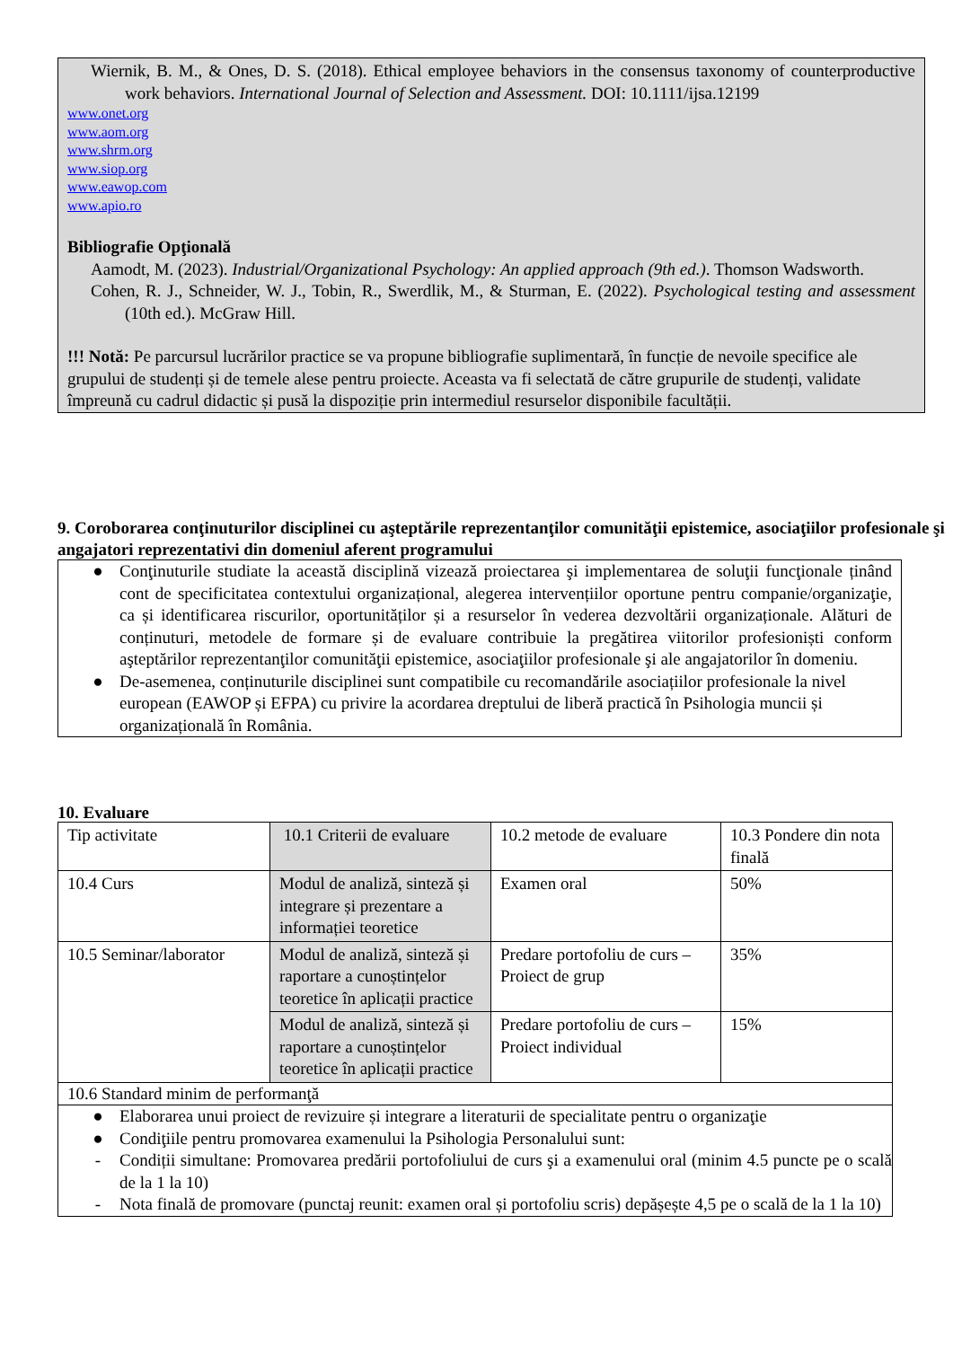Wiernik, B. M., & Ones, D. S. (2018). Ethical employee behaviors in the consensus taxonomy of counterproductive work behaviors. International Journal of Selection and Assessment. DOI: 10.1111/ijsa.12199
www.onet.org
www.aom.org
www.shrm.org
www.siop.org
www.eawop.com
www.apio.ro
Bibliografie Opţională
Aamodt, M. (2023). Industrial/Organizational Psychology: An applied approach (9th ed.). Thomson Wadsworth.
Cohen, R. J., Schneider, W. J., Tobin, R., Swerdlik, M., & Sturman, E. (2022). Psychological testing and assessment (10th ed.). McGraw Hill.
!!! Notă: Pe parcursul lucrărilor practice se va propune bibliografie suplimentară, în funcție de nevoile specifice ale grupului de studenți și de temele alese pentru proiecte. Aceasta va fi selectată de către grupurile de studenți, validate împreună cu cadrul didactic și pusă la dispoziție prin intermediul resurselor disponibile facultății.
9. Coroborarea conţinuturilor disciplinei cu aşteptările reprezentanţilor comunităţii epistemice, asociaţiilor profesionale şi angajatori reprezentativi din domeniul aferent programului
● Conţinuturile studiate la această disciplină vizează proiectarea şi implementarea de soluţii funcţionale ținând cont de specificitatea contextului organizațional, alegerea intervențiilor oportune pentru companie/organizaţie, ca și identificarea riscurilor, oportunităților și a resurselor în vederea dezvoltării organizaționale. Alături de conținuturi, metodele de formare și de evaluare contribuie la pregătirea viitorilor profesioniști conform aşteptărilor reprezentanţilor comunităţii epistemice, asociaţiilor profesionale şi ale angajatorilor în domeniu.
● De-asemenea, conținuturile disciplinei sunt compatibile cu recomandările asociațiilor profesionale la nivel european (EAWOP și EFPA) cu privire la acordarea dreptului de liberă practică în Psihologia muncii și organizațională în România.
10. Evaluare
| Tip activitate | 10.1 Criterii de evaluare | 10.2 metode de evaluare | 10.3 Pondere din nota finală |
| 10.4 Curs | Modul de analiză, sinteză și integrare și prezentare a informației teoretice | Examen oral | 50% |
| 10.5 Seminar/laborator | Modul de analiză, sinteză și raportare a cunoștințelor teoretice în aplicații practice | Predare portofoliu de curs – Proiect de grup | 35% |
| | Modul de analiză, sinteză și raportare a cunoștințelor teoretice în aplicații practice | Predare portofoliu de curs – Proiect individual | 15% |
| 10.6 Standard minim de performanţă | | | |
| ● Elaborarea unui proiect de revizuire și integrare a literaturii de specialitate pentru o organizaţie ● Condiţiile pentru promovarea examenului la Psihologia Personalului sunt: - Condiții simultane: Promovarea predării portofoliului de curs şi a examenului oral (minim 4.5 puncte pe o scală de la 1 la 10) - Nota finală de promovare (punctaj reunit: examen oral și portofoliu scris) depășește 4,5 pe o scală de la 1 la 10) | | | |